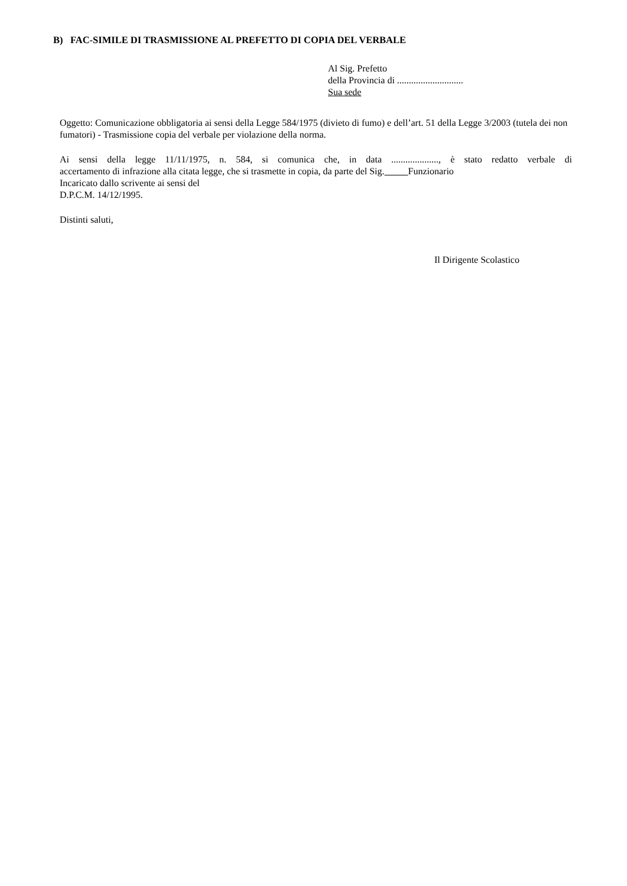B) FAC-SIMILE DI TRASMISSIONE AL PREFETTO DI COPIA DEL VERBALE
Al Sig. Prefetto
della Provincia di ............................
Sua sede
Oggetto: Comunicazione obbligatoria ai sensi della Legge 584/1975 (divieto di fumo) e dell’art. 51 della Legge 3/2003 (tutela dei non fumatori) - Trasmissione copia del verbale per violazione della norma.
Ai sensi della legge 11/11/1975, n. 584, si comunica che, in data ...................., è stato redatto verbale di
accertamento di infrazione alla citata legge, che si trasmette in copia, da parte del Sig. Funzionario
Incaricato dallo scrivente ai sensi del
D.P.C.M. 14/12/1995.
Distinti saluti,
Il Dirigente Scolastico